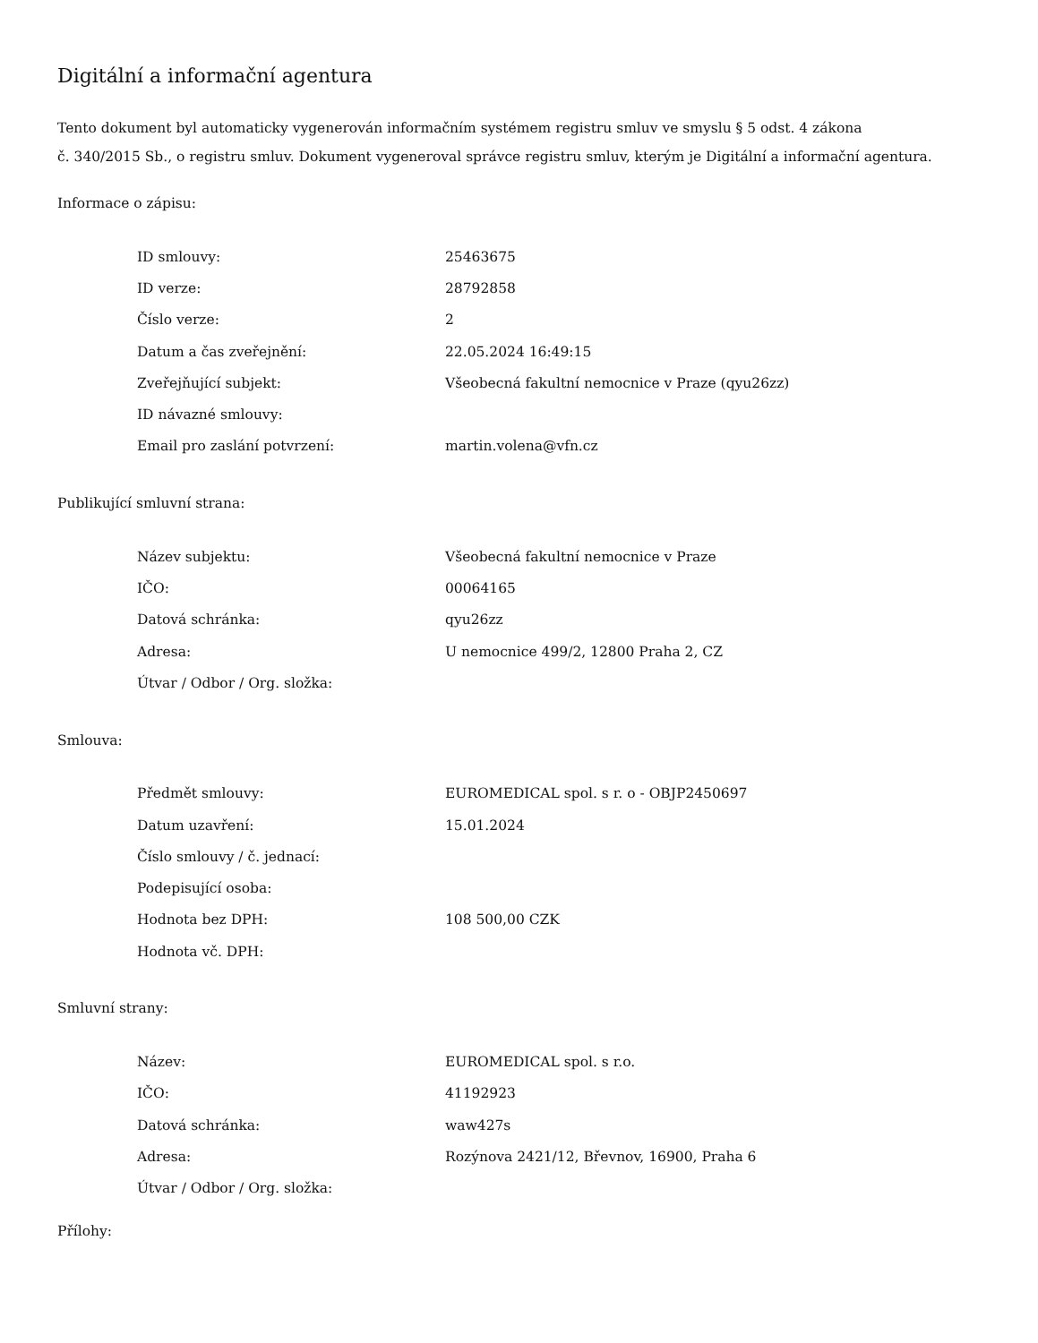Digitální a informační agentura
Tento dokument byl automaticky vygenerován informačním systémem registru smluv ve smyslu § 5 odst. 4 zákona
č. 340/2015 Sb., o registru smluv. Dokument vygeneroval správce registru smluv, kterým je Digitální a informační agentura.
Informace o zápisu:
| ID smlouvy: | 25463675 |
| ID verze: | 28792858 |
| Číslo verze: | 2 |
| Datum a čas zveřejnění: | 22.05.2024 16:49:15 |
| Zveřejňující subjekt: | Všeobecná fakultní nemocnice v Praze (qyu26zz) |
| ID návazné smlouvy: | |
| Email pro zaslání potvrzení: | martin.volena@vfn.cz |
Publikující smluvní strana:
| Název subjektu: | Všeobecná fakultní nemocnice v Praze |
| IČO: | 00064165 |
| Datová schránka: | qyu26zz |
| Adresa: | U nemocnice 499/2, 12800 Praha 2, CZ |
| Útvar / Odbor / Org. složka: | |
Smlouva:
| Předmět smlouvy: | EUROMEDICAL spol. s r. o - OBJP2450697 |
| Datum uzavření: | 15.01.2024 |
| Číslo smlouvy / č. jednací: | |
| Podepisující osoba: | |
| Hodnota bez DPH: | 108 500,00 CZK |
| Hodnota vč. DPH: | |
Smluvní strany:
| Název: | EUROMEDICAL spol. s r.o. |
| IČO: | 41192923 |
| Datová schránka: | waw427s |
| Adresa: | Rozýnova 2421/12, Břevnov, 16900, Praha 6 |
| Útvar / Odbor / Org. složka: | |
Přílohy: